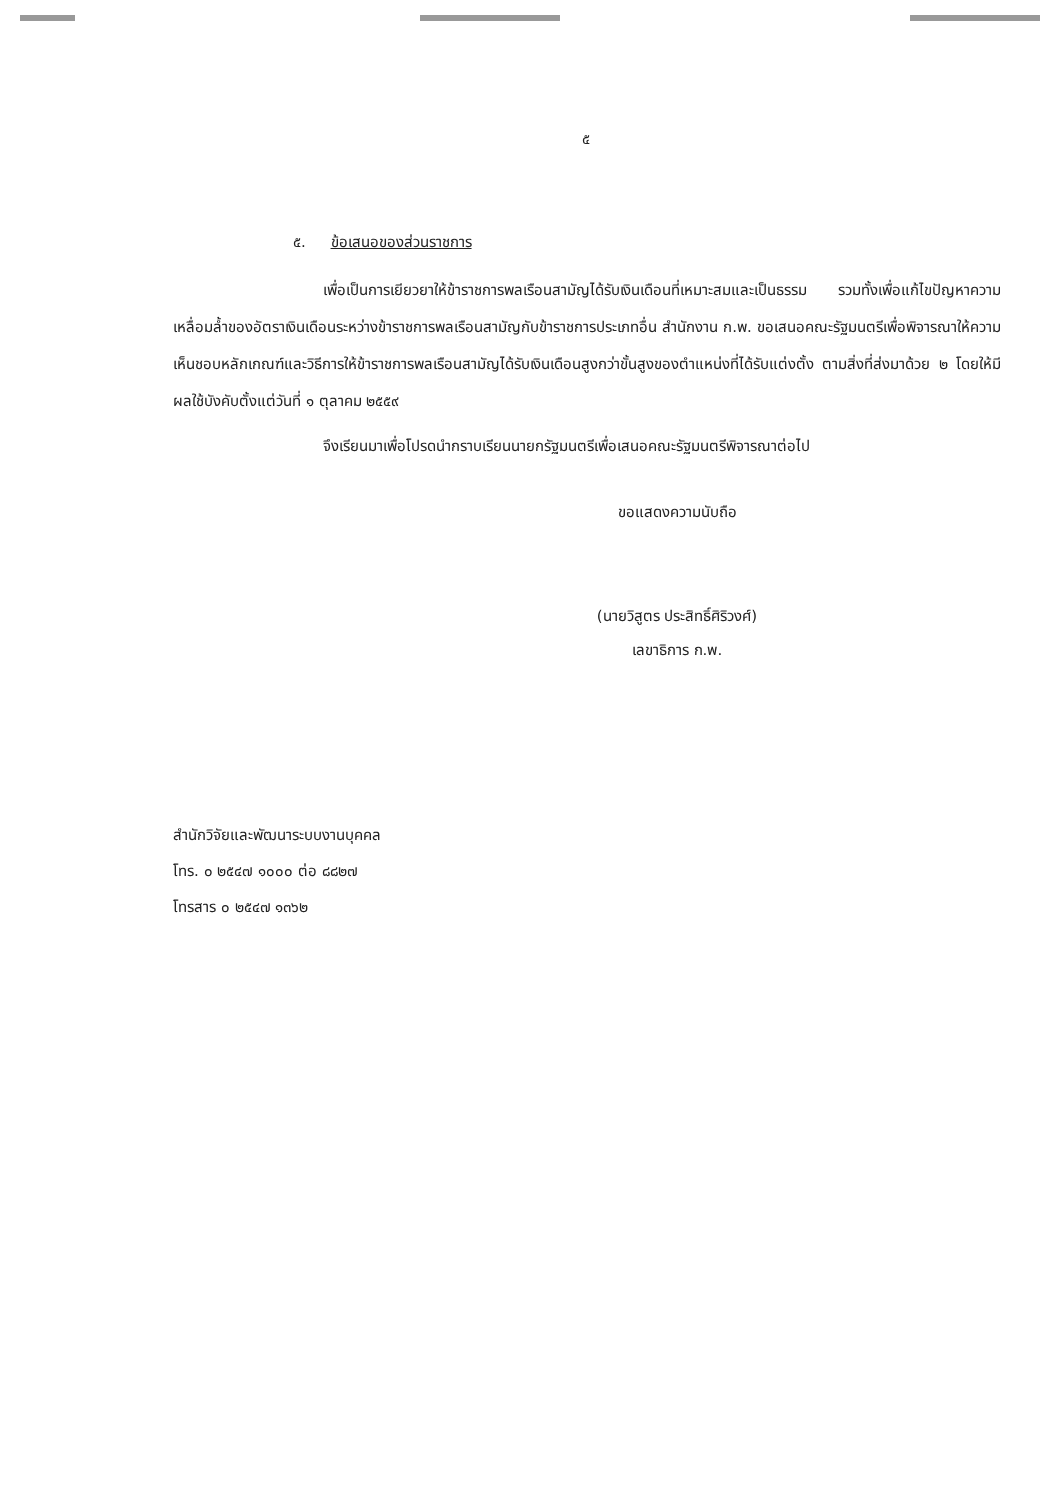๕
๕. ข้อเสนอของส่วนราชการ
เพื่อเป็นการเยียวยาให้ข้าราชการพลเรือนสามัญได้รับเงินเดือนที่เหมาะสมและเป็นธรรม รวมทั้งเพื่อแก้ไขปัญหาความเหลื่อมล้ำของอัตราเงินเดือนระหว่างข้าราชการพลเรือนสามัญกับข้าราชการประเภทอื่น สำนักงาน ก.พ. ขอเสนอคณะรัฐมนตรีเพื่อพิจารณาให้ความเห็นชอบหลักเกณฑ์และวิธีการให้ข้าราชการพลเรือนสามัญได้รับเงินเดือนสูงกว่าขั้นสูงของตำแหน่งที่ได้รับแต่งตั้ง ตามสิ่งที่ส่งมาด้วย ๒ โดยให้มีผลใช้บังคับตั้งแต่วันที่ ๑ ตุลาคม ๒๕๕๙
จึงเรียนมาเพื่อโปรดนำกราบเรียนนายกรัฐมนตรีเพื่อเสนอคณะรัฐมนตรีพิจารณาต่อไป
ขอแสดงความนับถือ
(นายวิสูตร ประสิทธิ์ศิริวงศ์)
เลขาธิการ ก.พ.
สำนักวิจัยและพัฒนาระบบงานบุคคล
โทร. ๐ ๒๕๔๗ ๑๐๐๐ ต่อ ๘๘๒๗
โทรสาร ๐ ๒๕๔๗ ๑๓๖๒